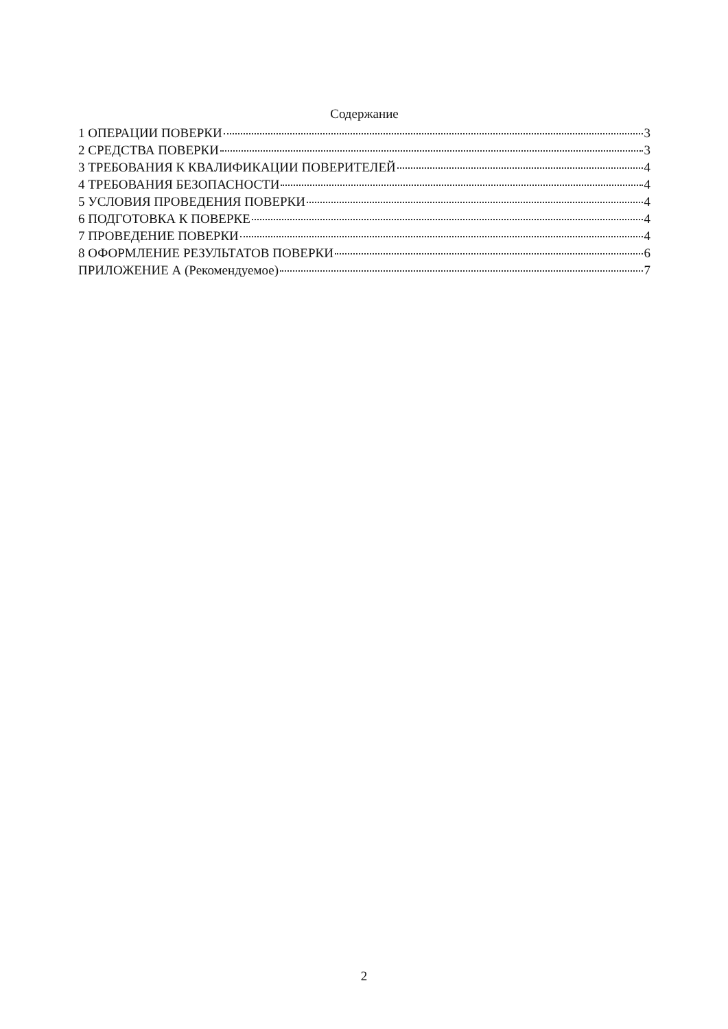Содержание
1 ОПЕРАЦИИ ПОВЕРКИ 3
2 СРЕДСТВА ПОВЕРКИ 3
3 ТРЕБОВАНИЯ К КВАЛИФИКАЦИИ ПОВЕРИТЕЛЕЙ 4
4 ТРЕБОВАНИЯ БЕЗОПАСНОСТИ 4
5 УСЛОВИЯ ПРОВЕДЕНИЯ ПОВЕРКИ 4
6 ПОДГОТОВКА К ПОВЕРКЕ 4
7 ПРОВЕДЕНИЕ ПОВЕРКИ 4
8 ОФОРМЛЕНИЕ РЕЗУЛЬТАТОВ ПОВЕРКИ 6
ПРИЛОЖЕНИЕ А (Рекомендуемое) 7
2